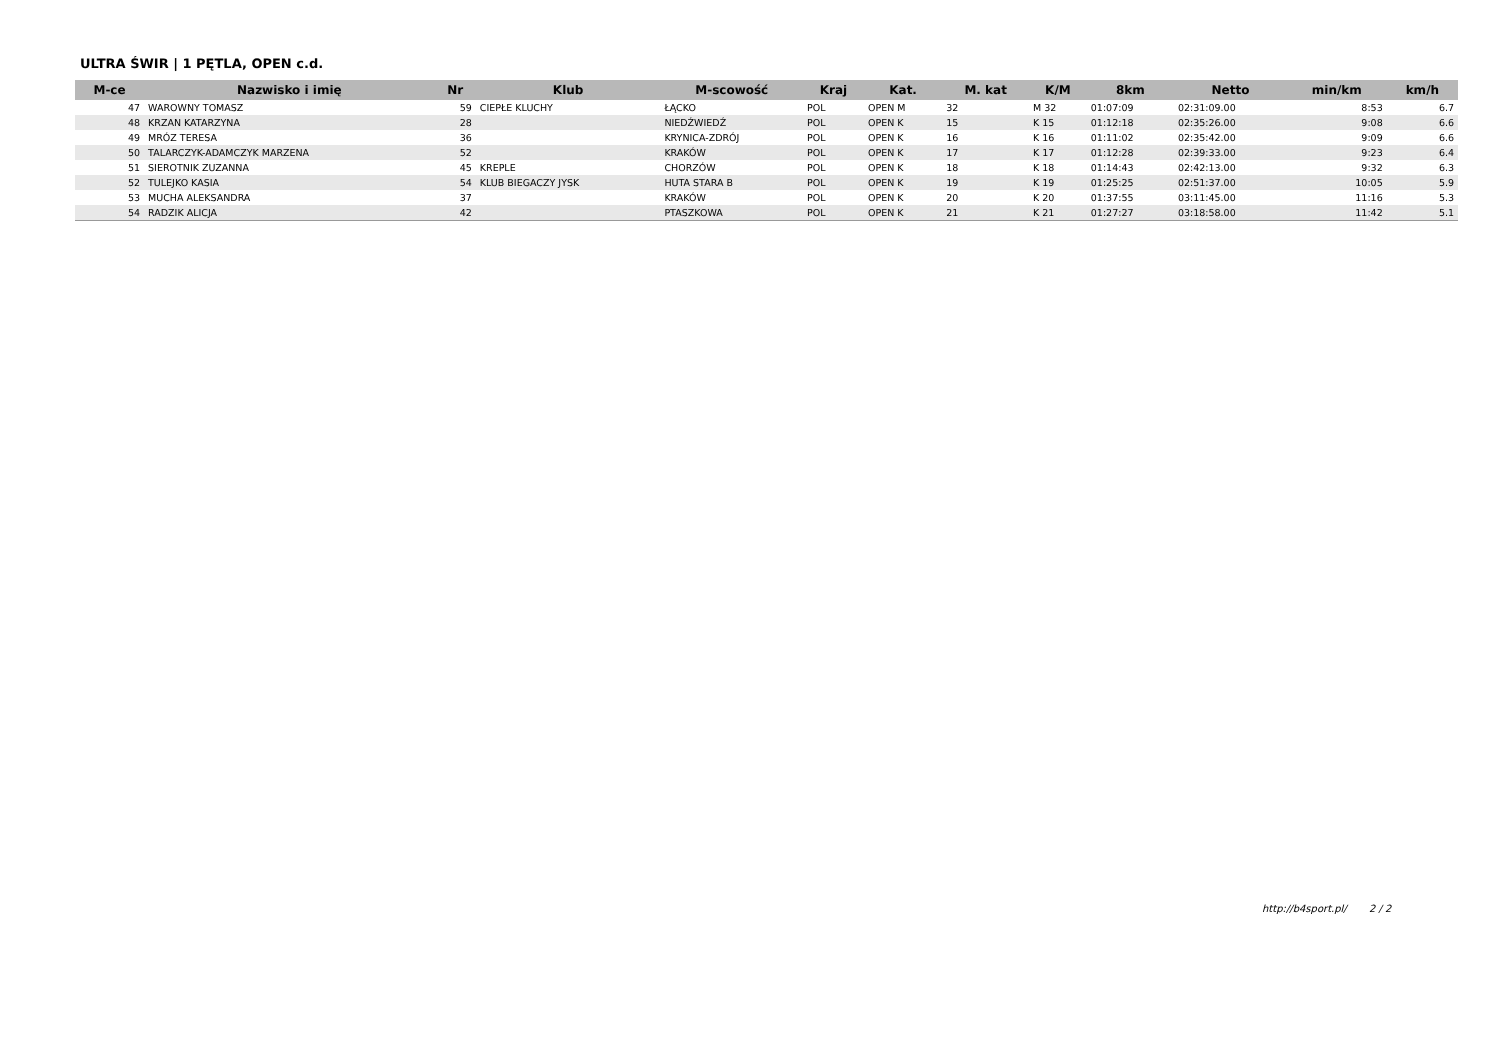ULTRA ŚWIR | 1 PĘTLA, OPEN c.d.
| M-ce | Nazwisko i imię | Nr | Klub | M-scowość | Kraj | Kat. | M. kat | K/M | 8km | Netto | min/km | km/h |
| --- | --- | --- | --- | --- | --- | --- | --- | --- | --- | --- | --- | --- |
| 47 | WAROWNY TOMASZ | 59 | CIEPŁE KLUCHY | ŁĄCKO | POL | OPEN M | 32 | M 32 | 01:07:09 | 02:31:09.00 | 8:53 | 6.7 |
| 48 | KRZAN KATARZYNA | 28 | | NIEDŹWIEDŹ | POL | OPEN K | 15 | K 15 | 01:12:18 | 02:35:26.00 | 9:08 | 6.6 |
| 49 | MRÓZ TERESA | 36 | | KRYNICA-ZDRÓJ | POL | OPEN K | 16 | K 16 | 01:11:02 | 02:35:42.00 | 9:09 | 6.6 |
| 50 | TALARCZYK-ADAMCZYK MARZENA | 52 | | KRAKÓW | POL | OPEN K | 17 | K 17 | 01:12:28 | 02:39:33.00 | 9:23 | 6.4 |
| 51 | SIEROTNIK ZUZANNA | 45 | KREPLE | CHORZÓW | POL | OPEN K | 18 | K 18 | 01:14:43 | 02:42:13.00 | 9:32 | 6.3 |
| 52 | TULEJKO KASIA | 54 | KLUB BIEGACZY JYSK | HUTA STARA B | POL | OPEN K | 19 | K 19 | 01:25:25 | 02:51:37.00 | 10:05 | 5.9 |
| 53 | MUCHA ALEKSANDRA | 37 | | KRAKÓW | POL | OPEN K | 20 | K 20 | 01:37:55 | 03:11:45.00 | 11:16 | 5.3 |
| 54 | RADZIK ALICJA | 42 | | PTASZKOWA | POL | OPEN K | 21 | K 21 | 01:27:27 | 03:18:58.00 | 11:42 | 5.1 |
http://b4sport.pl/ 2 / 2